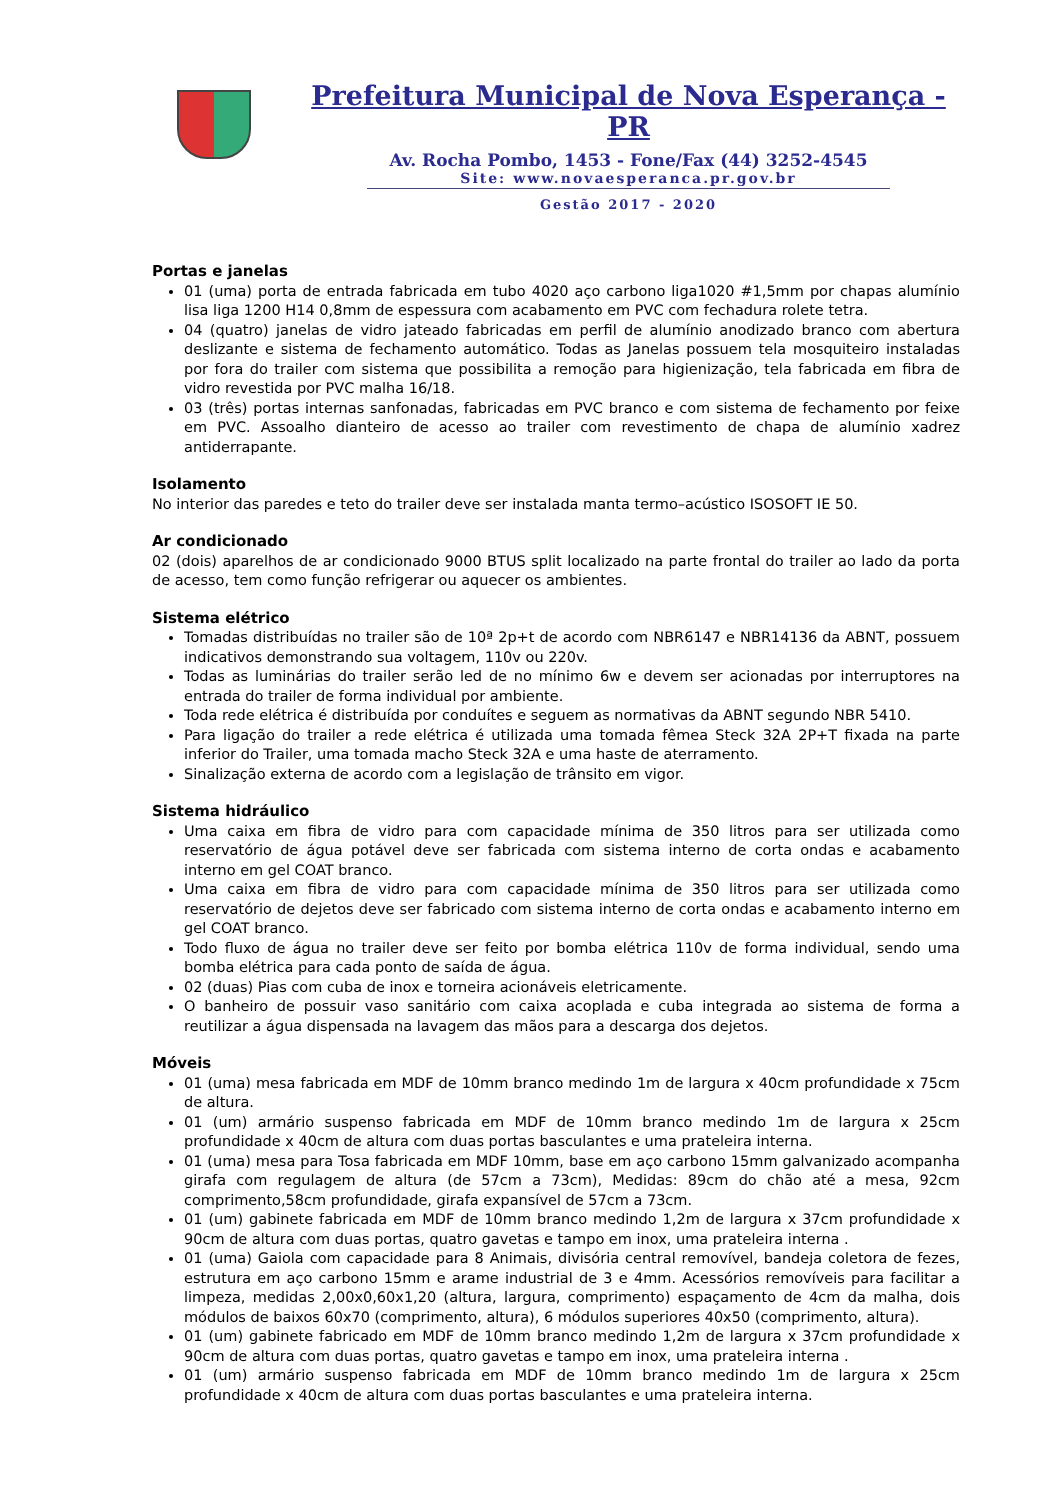Prefeitura Municipal de Nova Esperança - PR
Av. Rocha Pombo, 1453 - Fone/Fax (44) 3252-4545
Site: www.novaesperanca.pr.gov.br
Gestão 2017 - 2020
Portas e janelas
01 (uma) porta de entrada fabricada em tubo 4020 aço carbono liga1020 #1,5mm por chapas alumínio lisa liga 1200 H14 0,8mm de espessura com acabamento em PVC com fechadura rolete tetra.
04 (quatro) janelas de vidro jateado fabricadas em perfil de alumínio anodizado branco com abertura deslizante e sistema de fechamento automático. Todas as Janelas possuem tela mosquiteiro instaladas por fora do trailer com sistema que possibilita a remoção para higienização, tela fabricada em fibra de vidro revestida por PVC malha 16/18.
03 (três) portas internas sanfonadas, fabricadas em PVC branco e com sistema de fechamento por feixe em PVC. Assoalho dianteiro de acesso ao trailer com revestimento de chapa de alumínio xadrez antiderrapante.
Isolamento
No interior das paredes e teto do trailer deve ser instalada manta termo–acústico ISOSOFT IE 50.
Ar condicionado
02 (dois) aparelhos de ar condicionado 9000 BTUS split localizado na parte frontal do trailer ao lado da porta de acesso, tem como função refrigerar ou aquecer os ambientes.
Sistema elétrico
Tomadas distribuídas no trailer são de 10ª 2p+t de acordo com NBR6147 e NBR14136 da ABNT, possuem indicativos demonstrando sua voltagem, 110v ou 220v.
Todas as luminárias do trailer serão led de no mínimo 6w e devem ser acionadas por interruptores na entrada do trailer de forma individual por ambiente.
Toda rede elétrica é distribuída por conduítes e seguem as normativas da ABNT segundo NBR 5410.
Para ligação do trailer a rede elétrica é utilizada uma tomada fêmea Steck 32A 2P+T fixada na parte inferior do Trailer, uma tomada macho Steck 32A e uma haste de aterramento.
Sinalização externa de acordo com a legislação de trânsito em vigor.
Sistema hidráulico
Uma caixa em fibra de vidro para com capacidade mínima de 350 litros para ser utilizada como reservatório de água potável deve ser fabricada com sistema interno de corta ondas e acabamento interno em gel COAT branco.
Uma caixa em fibra de vidro para com capacidade mínima de 350 litros para ser utilizada como reservatório de dejetos deve ser fabricado com sistema interno de corta ondas e acabamento interno em gel COAT branco.
Todo fluxo de água no trailer deve ser feito por bomba elétrica 110v de forma individual, sendo uma bomba elétrica para cada ponto de saída de água.
02 (duas) Pias com cuba de inox e torneira acionáveis eletricamente.
O banheiro de possuir vaso sanitário com caixa acoplada e cuba integrada ao sistema de forma a reutilizar a água dispensada na lavagem das mãos para a descarga dos dejetos.
Móveis
01 (uma) mesa fabricada em MDF de 10mm branco medindo 1m de largura x 40cm profundidade x 75cm de altura.
01 (um) armário suspenso fabricada em MDF de 10mm branco medindo 1m de largura x 25cm profundidade x 40cm de altura com duas portas basculantes e uma prateleira interna.
01 (uma) mesa para Tosa fabricada em MDF 10mm, base em aço carbono 15mm galvanizado acompanha girafa com regulagem de altura (de 57cm a 73cm), Medidas: 89cm do chão até a mesa, 92cm comprimento,58cm profundidade, girafa expansível de 57cm a 73cm.
01 (um) gabinete fabricada em MDF de 10mm branco medindo 1,2m de largura x 37cm profundidade x 90cm de altura com duas portas, quatro gavetas e tampo em inox, uma prateleira interna .
01 (uma) Gaiola com capacidade para 8 Animais, divisória central removível, bandeja coletora de fezes, estrutura em aço carbono 15mm e arame industrial de 3 e 4mm. Acessórios removíveis para facilitar a limpeza, medidas 2,00x0,60x1,20 (altura, largura, comprimento) espaçamento de 4cm da malha, dois módulos de baixos 60x70 (comprimento, altura), 6 módulos superiores 40x50 (comprimento, altura).
01 (um) gabinete fabricado em MDF de 10mm branco medindo 1,2m de largura x 37cm profundidade x 90cm de altura com duas portas, quatro gavetas e tampo em inox, uma prateleira interna .
01 (um) armário suspenso fabricada em MDF de 10mm branco medindo 1m de largura x 25cm profundidade x 40cm de altura com duas portas basculantes e uma prateleira interna.